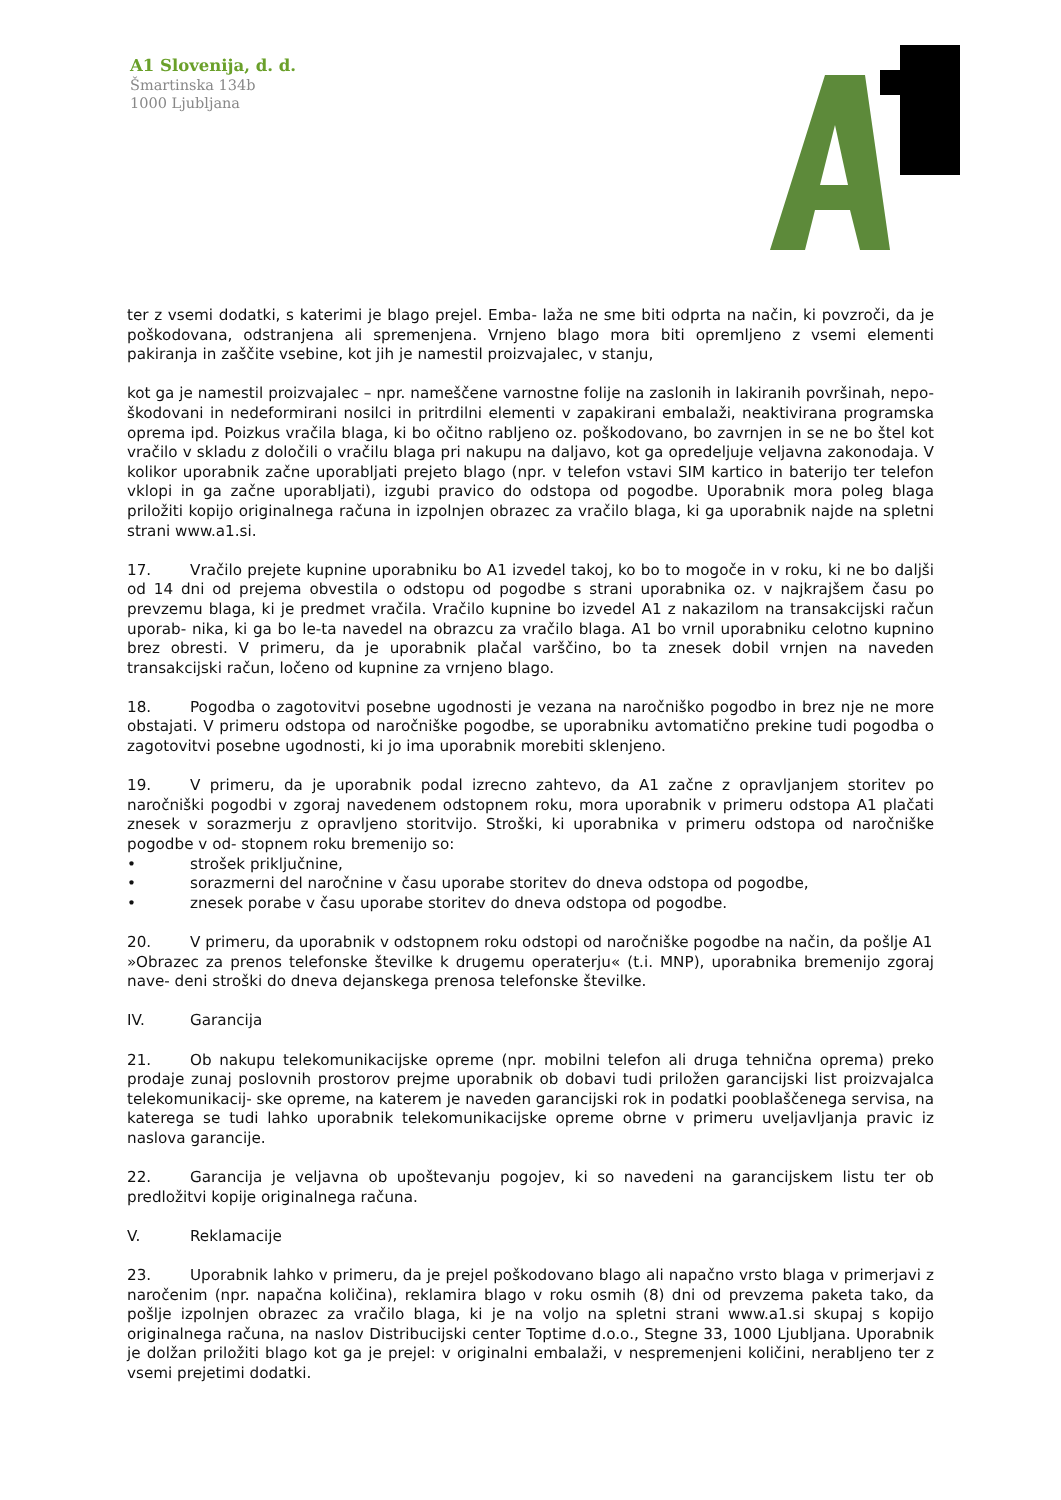A1 Slovenija, d. d.
Šmartinska 134b
1000 Ljubljana
ter z vsemi dodatki, s katerimi je blago prejel. Emba- laža ne sme biti odprta na način, ki povzroči, da je poškodovana, odstranjena ali spremenjena. Vrnjeno blago mora biti opremljeno z vsemi elementi pakiranja in zaščite vsebine, kot jih je namestil proizvajalec, v stanju,
kot ga je namestil proizvajalec – npr. nameščene varnostne folije na zaslonih in lakiranih površinah, nepo- škodovani in nedeformirani nosilci in pritrdilni elementi v zapakirani embalaži, neaktivirana programska oprema ipd. Poizkus vračila blaga, ki bo očitno rabljeno oz. poškodovano, bo zavrnjen in se ne bo štel kot vračilo v skladu z določili o vračilu blaga pri nakupu na daljavo, kot ga opredeljuje veljavna zakonodaja. V kolikor uporabnik začne uporabljati prejeto blago (npr. v telefon vstavi SIM kartico in baterijo ter telefon vklopi in ga začne uporabljati), izgubi pravico do odstopa od pogodbe. Uporabnik mora poleg blaga priložiti kopijo originalnega računa in izpolnjen obrazec za vračilo blaga, ki ga uporabnik najde na spletni strani www.a1.si.
17. Vračilo prejete kupnine uporabniku bo A1 izvedel takoj, ko bo to mogoče in v roku, ki ne bo daljši od 14 dni od prejema obvestila o odstopu od pogodbe s strani uporabnika oz. v najkrajšem času po prevzemu blaga, ki je predmet vračila. Vračilo kupnine bo izvedel A1 z nakazilom na transakcijski račun uporab- nika, ki ga bo le-ta navedel na obrazcu za vračilo blaga. A1 bo vrnil uporabniku celotno kupnino brez obresti. V primeru, da je uporabnik plačal varščino, bo ta znesek dobil vrnjen na naveden transakcijski račun, ločeno od kupnine za vrnjeno blago.
18. Pogodba o zagotovitvi posebne ugodnosti je vezana na naročniško pogodbo in brez nje ne more obstajati. V primeru odstopa od naročniške pogodbe, se uporabniku avtomatično prekine tudi pogodba o zagotovitvi posebne ugodnosti, ki jo ima uporabnik morebiti sklenjeno.
19. V primeru, da je uporabnik podal izrecno zahtevo, da A1 začne z opravljanjem storitev po naročniški pogodbi v zgoraj navedenem odstopnem roku, mora uporabnik v primeru odstopa A1 plačati znesek v sorazmerju z opravljeno storitvijo. Stroški, ki uporabnika v primeru odstopa od naročniške pogodbe v od- stopnem roku bremenijo so:
• strošek priključnine,
• sorazmerni del naročnine v času uporabe storitev do dneva odstopa od pogodbe,
• znesek porabe v času uporabe storitev do dneva odstopa od pogodbe.
20. V primeru, da uporabnik v odstopnem roku odstopi od naročniške pogodbe na način, da pošlje A1
»Obrazec za prenos telefonske številke k drugemu operaterju« (t.i. MNP), uporabnika bremenijo zgoraj nave- deni stroški do dneva dejanskega prenosa telefonske številke.
IV. Garancija
21. Ob nakupu telekomunikacijske opreme (npr. mobilni telefon ali druga tehnična oprema) preko prodaje zunaj poslovnih prostorov prejme uporabnik ob dobavi tudi priložen garancijski list proizvajalca telekomunikacij- ske opreme, na katerem je naveden garancijski rok in podatki pooblaščenega servisa, na katerega se tudi lahko uporabnik telekomunikacijske opreme obrne v primeru uveljavljanja pravic iz naslova garancije.
22. Garancija je veljavna ob upoštevanju pogojev, ki so navedeni na garancijskem listu ter ob predložitvi kopije originalnega računa.
V. Reklamacije
23. Uporabnik lahko v primeru, da je prejel poškodovano blago ali napačno vrsto blaga v primerjavi z naročenim (npr. napačna količina), reklamira blago v roku osmih (8) dni od prevzema paketa tako, da pošlje izpolnjen obrazec za vračilo blaga, ki je na voljo na spletni strani www.a1.si skupaj s kopijo originalnega računa, na naslov Distribucijski center Toptime d.o.o., Stegne 33, 1000 Ljubljana. Uporabnik je dolžan priložiti blago kot ga je prejel: v originalni embalaži, v nespremenjeni količini, nerabljeno ter z vsemi prejetimi dodatki.